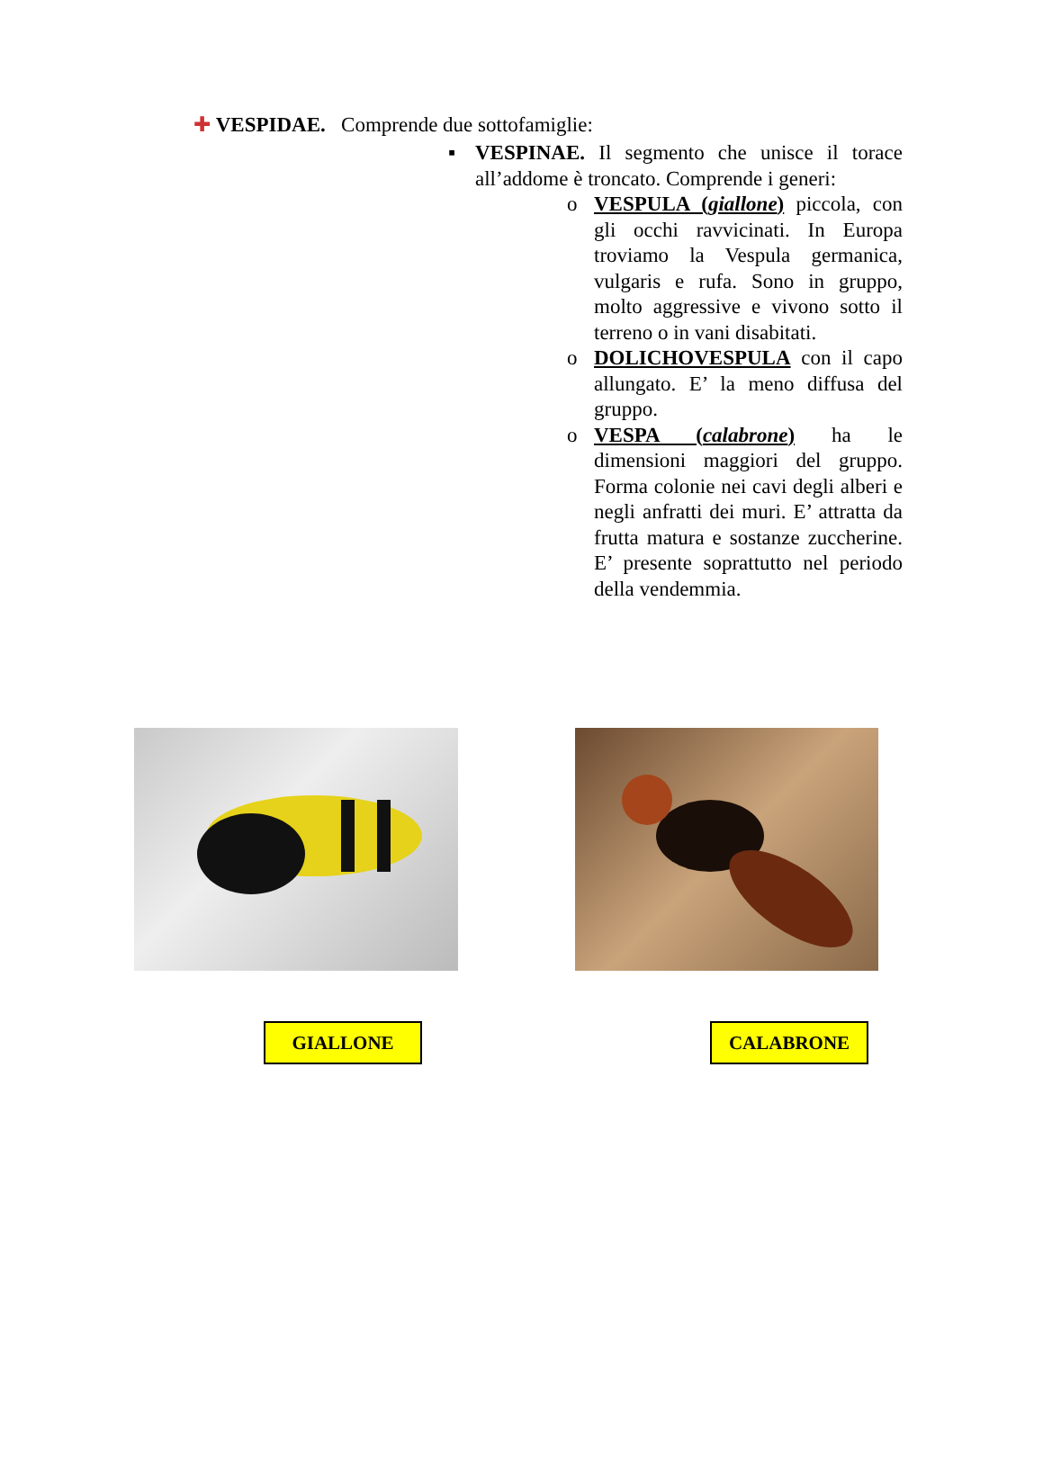✚ VESPIDAE. Comprende due sottofamiglie:
▪ VESPINAE. Il segmento che unisce il torace all’addome è troncato. Comprende i generi:
o VESPULA (giallone) piccola, con gli occhi ravvicinati. In Europa troviamo la Vespula germanica, vulgaris e rufa. Sono in gruppo, molto aggressive e vivono sotto il terreno o in vani disabitati.
o DOLICHOVESPULA con il capo allungato. E’ la meno diffusa del gruppo.
o VESPA (calabrone) ha le dimensioni maggiori del gruppo. Forma colonie nei cavi degli alberi e negli anfratti dei muri. E’ attratta da frutta matura e sostanze zuccherine. E’ presente soprattutto nel periodo della vendemmia.
GIALLONE CALABRONE